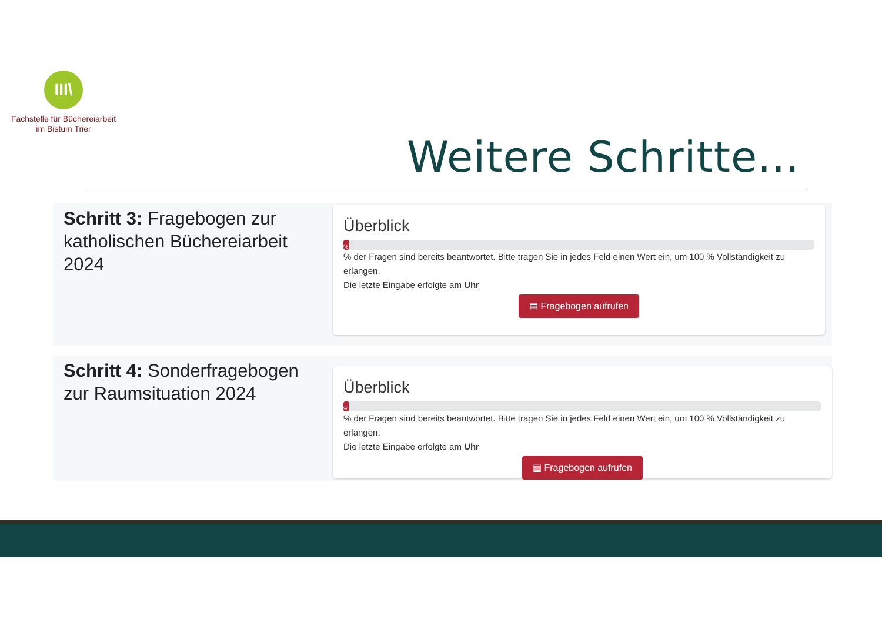III\
Fachstelle für Büchereiarbeit
im Bistum Trier
Weitere Schritte...
Schritt 3: Fragebogen zur katholischen Büchereiarbeit 2024
Überblick
%
% der Fragen sind bereits beantwortet. Bitte tragen Sie in jedes Feld einen Wert ein, um 100 % Vollständigkeit zu erlangen.
Die letzte Eingabe erfolgte am Uhr
▤ Fragebogen aufrufen
Schritt 4: Sonderfragebogen zur Raumsituation 2024
Überblick
%
% der Fragen sind bereits beantwortet. Bitte tragen Sie in jedes Feld einen Wert ein, um 100 % Vollständigkeit zu erlangen.
Die letzte Eingabe erfolgte am Uhr
▤ Fragebogen aufrufen